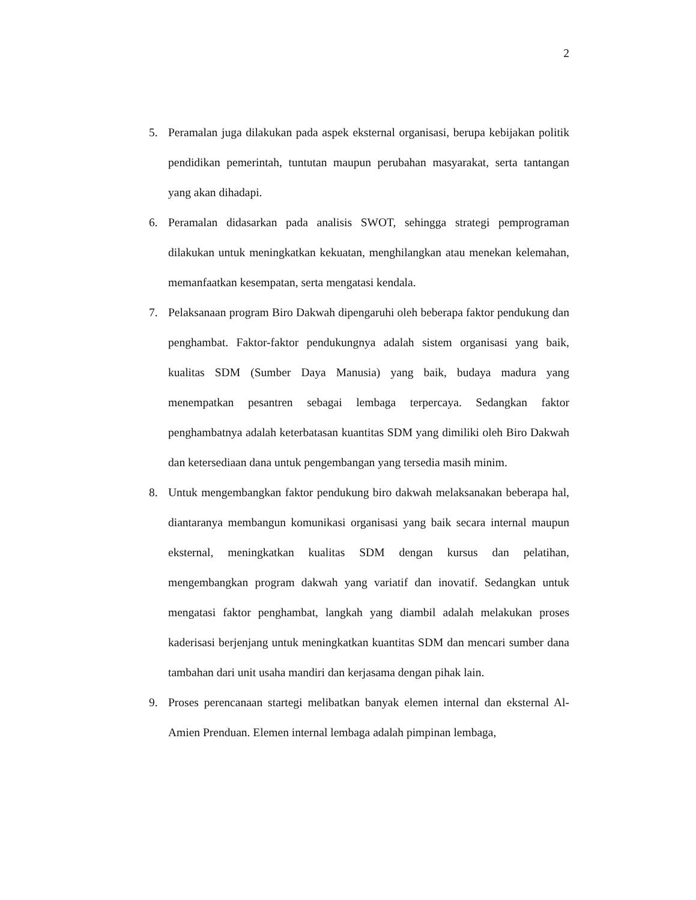2
5. Peramalan juga dilakukan pada aspek eksternal organisasi, berupa kebijakan politik pendidikan pemerintah, tuntutan maupun perubahan masyarakat, serta tantangan yang akan dihadapi.
6. Peramalan didasarkan pada analisis SWOT, sehingga strategi pemprograman dilakukan untuk meningkatkan kekuatan, menghilangkan atau menekan kelemahan, memanfaatkan kesempatan, serta mengatasi kendala.
7. Pelaksanaan program Biro Dakwah dipengaruhi oleh beberapa faktor pendukung dan penghambat. Faktor-faktor pendukungnya adalah sistem organisasi yang baik, kualitas SDM (Sumber Daya Manusia) yang baik, budaya madura yang menempatkan pesantren sebagai lembaga terpercaya. Sedangkan faktor penghambatnya adalah keterbatasan kuantitas SDM yang dimiliki oleh Biro Dakwah dan ketersediaan dana untuk pengembangan yang tersedia masih minim.
8. Untuk mengembangkan faktor pendukung biro dakwah melaksanakan beberapa hal, diantaranya membangun komunikasi organisasi yang baik secara internal maupun eksternal, meningkatkan kualitas SDM dengan kursus dan pelatihan, mengembangkan program dakwah yang variatif dan inovatif. Sedangkan untuk mengatasi faktor penghambat, langkah yang diambil adalah melakukan proses kaderisasi berjenjang untuk meningkatkan kuantitas SDM dan mencari sumber dana tambahan dari unit usaha mandiri dan kerjasama dengan pihak lain.
9. Proses perencanaan startegi melibatkan banyak elemen internal dan eksternal Al-Amien Prenduan. Elemen internal lembaga adalah pimpinan lembaga,